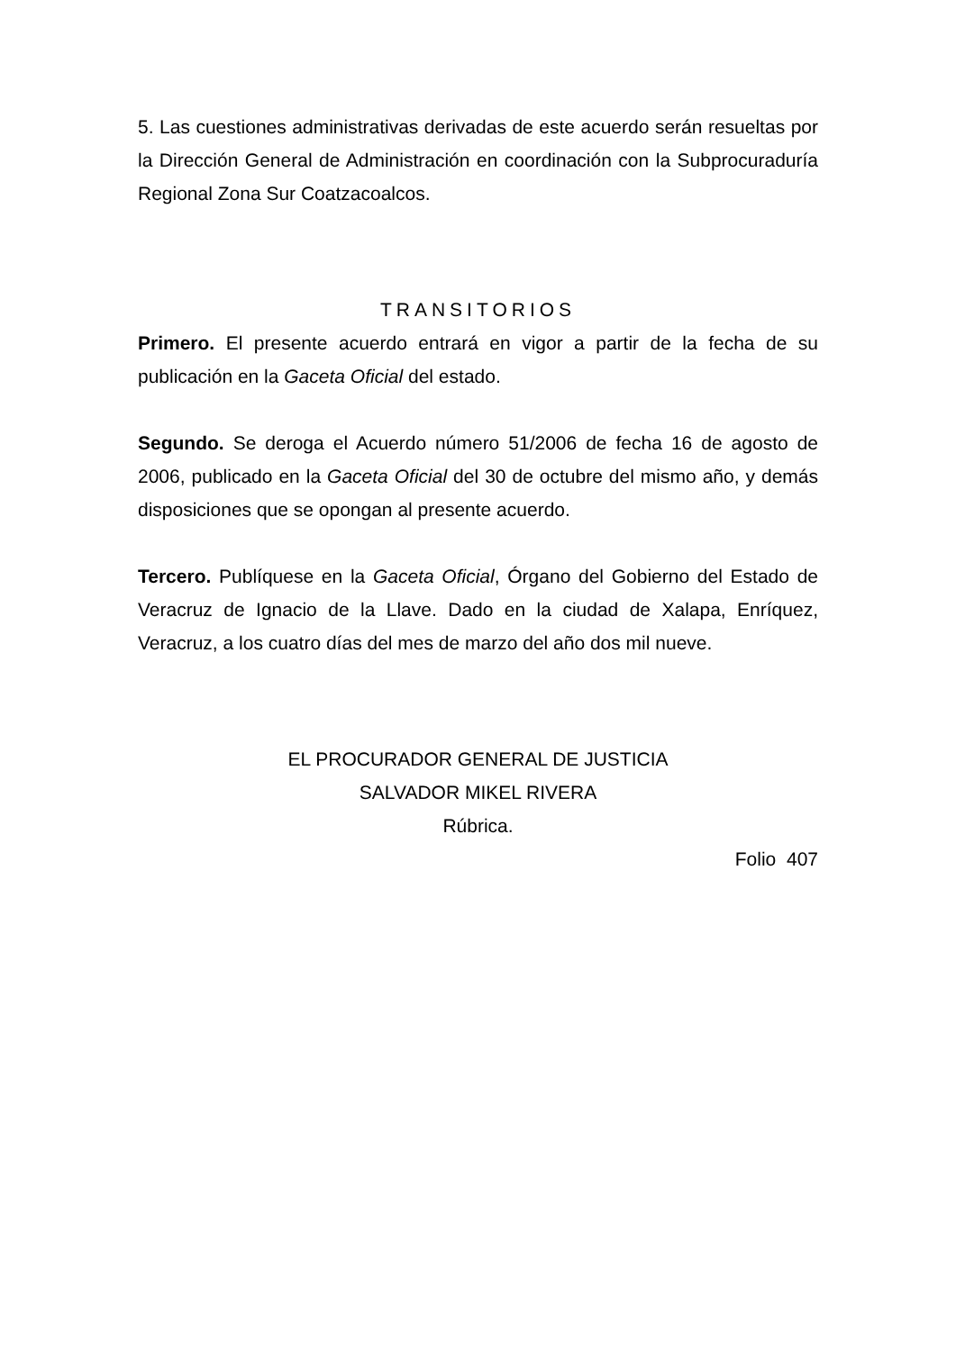5. Las cuestiones administrativas derivadas de este acuerdo serán resueltas por la Dirección General de Administración en coordinación con la Subprocuraduría Regional Zona Sur Coatzacoalcos.
TRANSITORIOS
Primero. El presente acuerdo entrará en vigor a partir de la fecha de su publicación en la Gaceta Oficial del estado.
Segundo. Se deroga el Acuerdo número 51/2006 de fecha 16 de agosto de 2006, publicado en la Gaceta Oficial del 30 de octubre del mismo año, y demás disposiciones que se opongan al presente acuerdo.
Tercero. Publíquese en la Gaceta Oficial, Órgano del Gobierno del Estado de Veracruz de Ignacio de la Llave. Dado en la ciudad de Xalapa, Enríquez, Veracruz, a los cuatro días del mes de marzo del año dos mil nueve.
EL PROCURADOR GENERAL DE JUSTICIA
SALVADOR MIKEL RIVERA
Rúbrica.
Folio 407